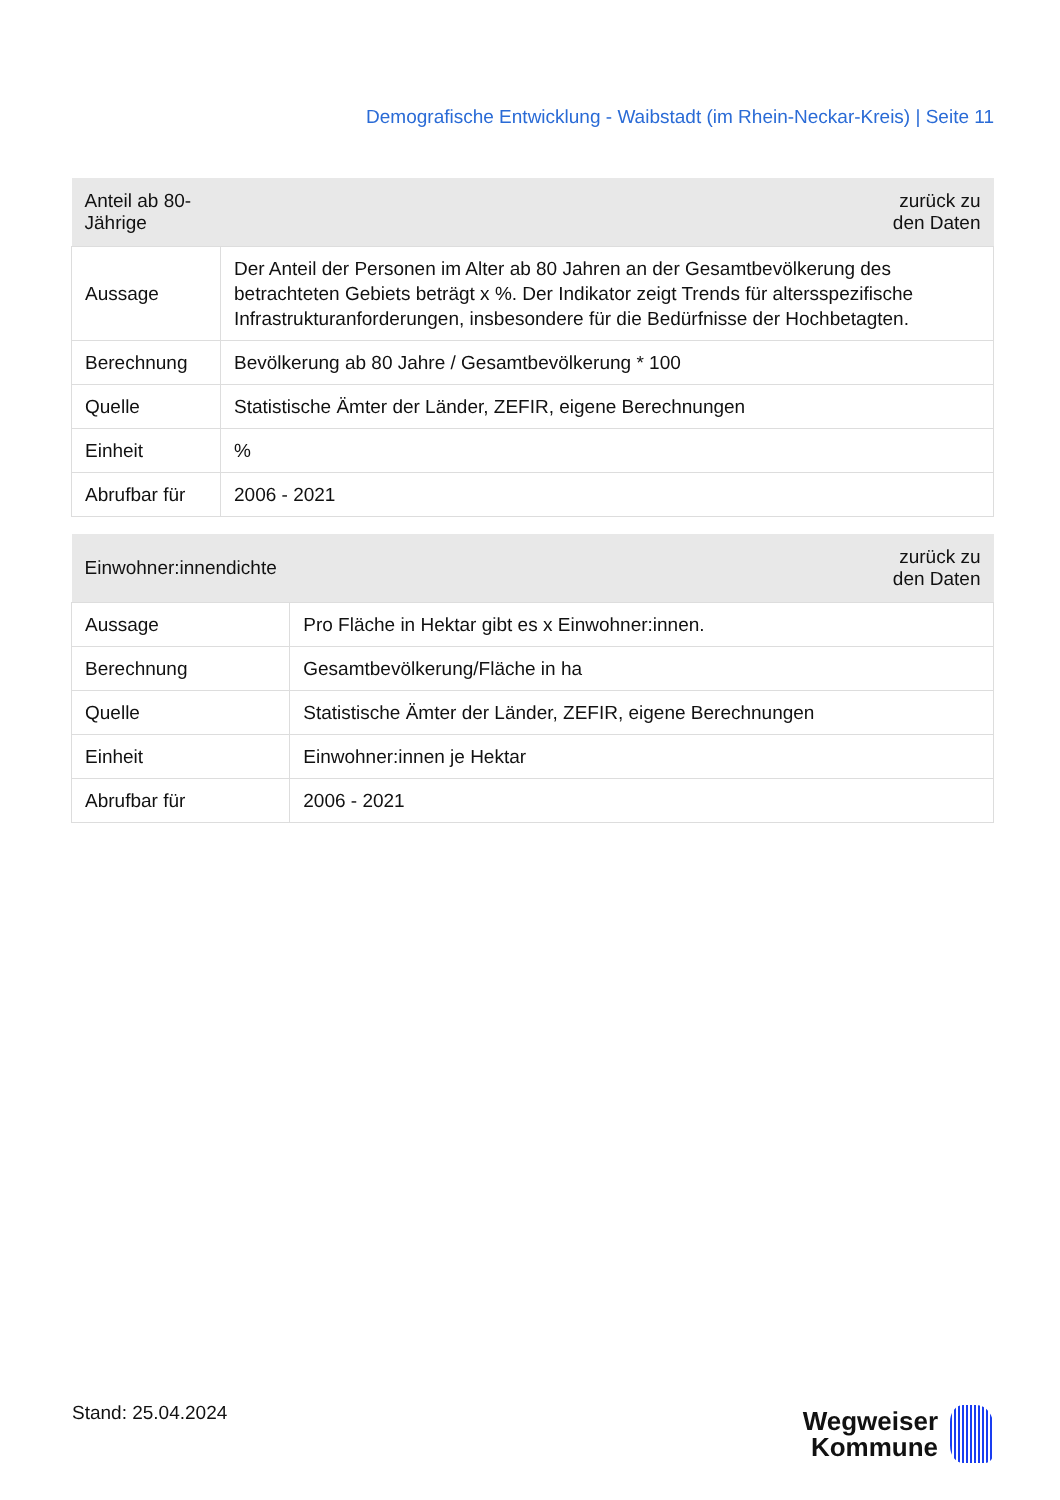Demografische Entwicklung - Waibstadt (im Rhein-Neckar-Kreis) | Seite 11
| Anteil ab 80-Jährige | zurück zu den Daten |
| --- | --- |
| Aussage | Der Anteil der Personen im Alter ab 80 Jahren an der Gesamtbevölkerung des betrachteten Gebiets beträgt x %. Der Indikator zeigt Trends für altersspezifische Infrastrukturanforderungen, insbesondere für die Bedürfnisse der Hochbetagten. |
| Berechnung | Bevölkerung ab 80 Jahre / Gesamtbevölkerung * 100 |
| Quelle | Statistische Ämter der Länder, ZEFIR, eigene Berechnungen |
| Einheit | % |
| Abrufbar für | 2006 - 2021 |
| Einwohner:innendichte | zurück zu den Daten |
| --- | --- |
| Aussage | Pro Fläche in Hektar gibt es x Einwohner:innen. |
| Berechnung | Gesamtbevölkerung/Fläche in ha |
| Quelle | Statistische Ämter der Länder, ZEFIR, eigene Berechnungen |
| Einheit | Einwohner:innen je Hektar |
| Abrufbar für | 2006 - 2021 |
Stand: 25.04.2024
Wegweiser
Kommune